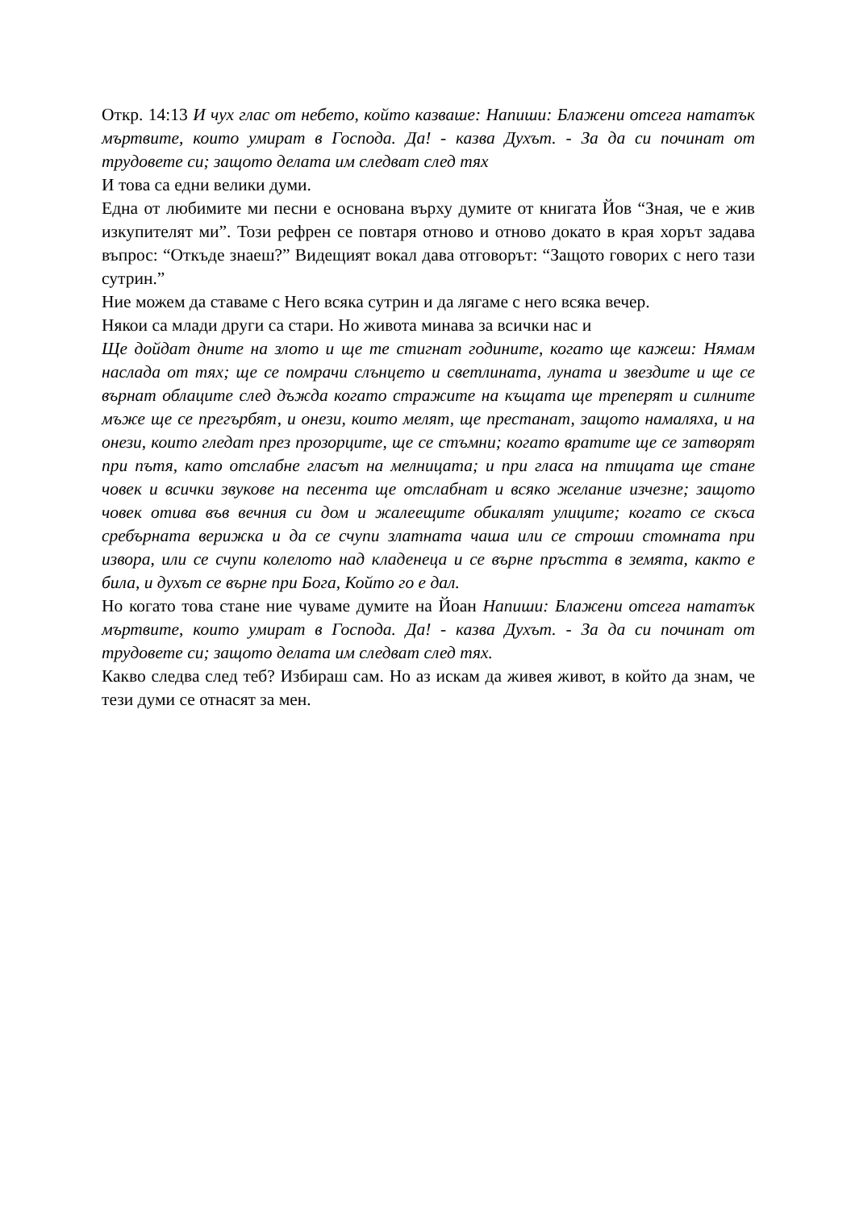Откр. 14:13 И чух глас от небето, който казваше: Напиши: Блажени отсега нататък мъртвите, които умират в Господа. Да! - казва Духът. - За да си починат от трудовете си; защото делата им следват след тях
И това са едни велики думи.
Една от любимите ми песни е основана върху думите от книгата Йов “Зная, че е жив изкупителят ми”. Този рефрен се повтаря отново и отново докато в края хорът задава въпрос: “Откъде знаеш?” Видещият вокал дава отговорът: “Защото говорих с него тази сутрин.”
Ние можем да ставаме с Него всяка сутрин и да лягаме с него всяка вечер.
Някои са млади други са стари. Но живота минава за всички нас и
Ще дойдат дните на злото и ще те стигнат годините, когато ще кажеш: Нямам наслада от тях; ще се помрачи слънцето и светлината, луната и звездите и ще се върнат облаците след дъжда когато стражите на къщата ще треперят и силните мъже ще се прегърбят, и онези, които мелят, ще престанат, защото намаляха, и на онези, които гледат през прозорците, ще се стъмни; когато вратите ще се затворят при пътя, като отслабне гласът на мелницата; и при гласа на птицата ще стане човек и всички звукове на песента ще отслабнат и всяко желание изчезне; защото човек отива във вечния си дом и жалеещите обикалят улиците; когато се скъса сребърната верижка и да се счупи златната чаша или се строши стомната при извора, или се счупи колелото над кладенеца и се върне пръстта в земята, както е била, и духът се върне при Бога, Който го е дал.
Но когато това стане ние чуваме думите на Йоан Напиши: Блажени отсега нататък мъртвите, които умират в Господа. Да! - казва Духът. - За да си починат от трудовете си; защото делата им следват след тях.
Какво следва след теб? Избираш сам. Но аз искам да живея живот, в който да знам, че тези думи се отнасят за мен.